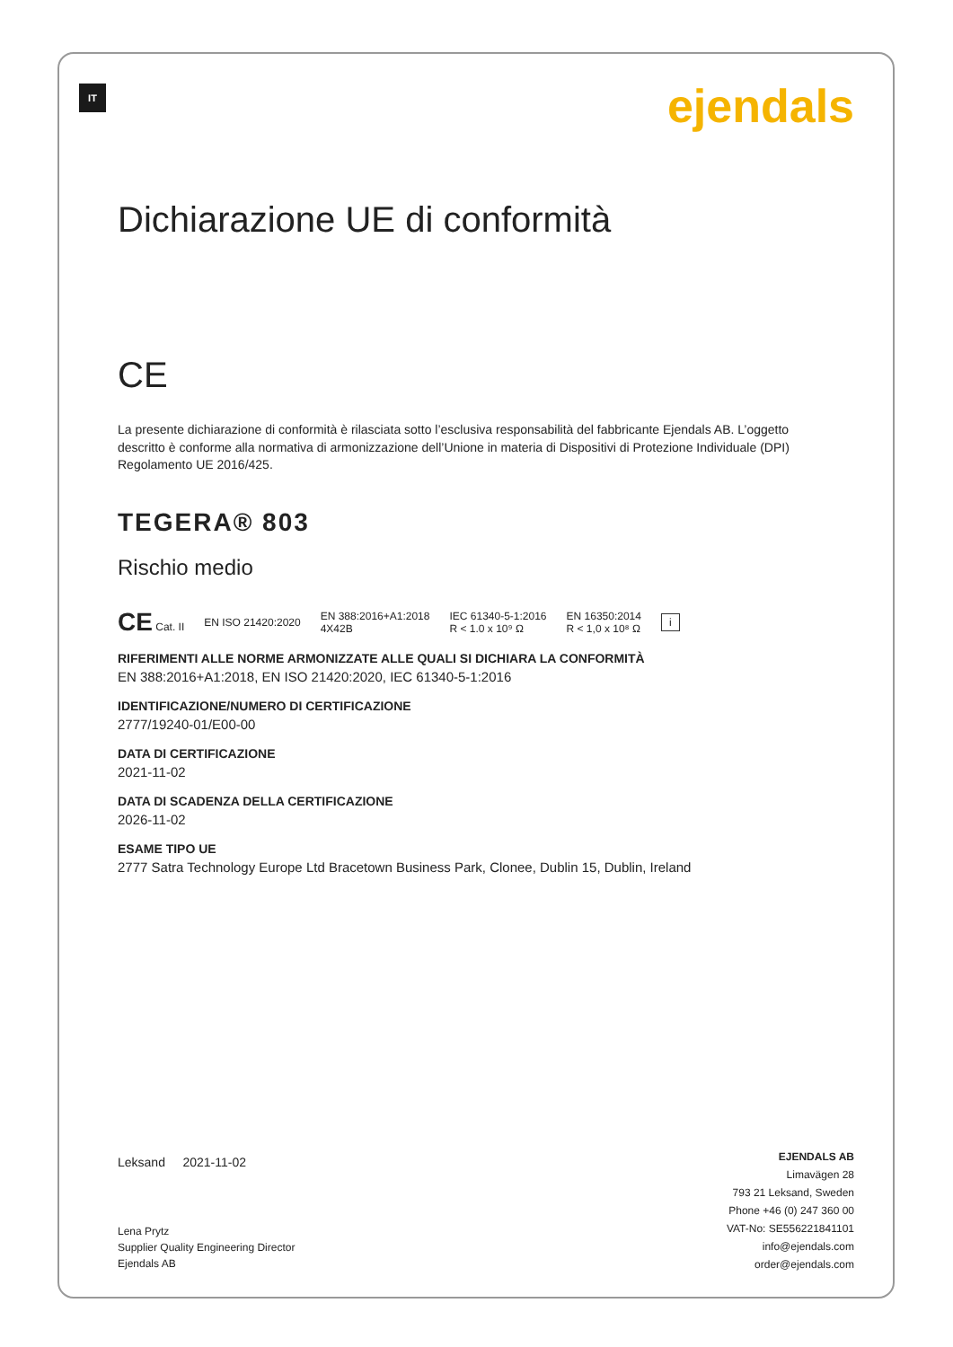IT ejendals
Dichiarazione UE di conformità
CE
La presente dichiarazione di conformità è rilasciata sotto l’esclusiva responsabilità del fabbricante Ejendals AB. L’oggetto descritto è conforme alla normativa di armonizzazione dell’Unione in materia di Dispositivi di Protezione Individuale (DPI) Regolamento UE 2016/425.
TEGERA® 803
Rischio medio
CE Cat. II EN ISO 21420:2020 EN 388:2016+A1:2018
4X42B IEC 61340-5-1:2016
R < 1.0 x 10⁹ Ω EN 16350:2014
R < 1,0 x 10⁸ Ω i
RIFERIMENTI ALLE NORME ARMONIZZATE ALLE QUALI SI DICHIARA LA CONFORMITÀ
EN 388:2016+A1:2018, EN ISO 21420:2020, IEC 61340-5-1:2016
IDENTIFICAZIONE/NUMERO DI CERTIFICAZIONE
2777/19240-01/E00-00
DATA DI CERTIFICAZIONE
2021-11-02
DATA DI SCADENZA DELLA CERTIFICAZIONE
2026-11-02
ESAME TIPO UE
2777 Satra Technology Europe Ltd Bracetown Business Park, Clonee, Dublin 15, Dublin, Ireland
Leksand 2021-11-02
Lena Prytz
Supplier Quality Engineering Director
Ejendals AB
EJENDALS AB
Limavägen 28
793 21 Leksand, Sweden
Phone +46 (0) 247 360 00
VAT-No: SE556221841101
info@ejendals.com
order@ejendals.com